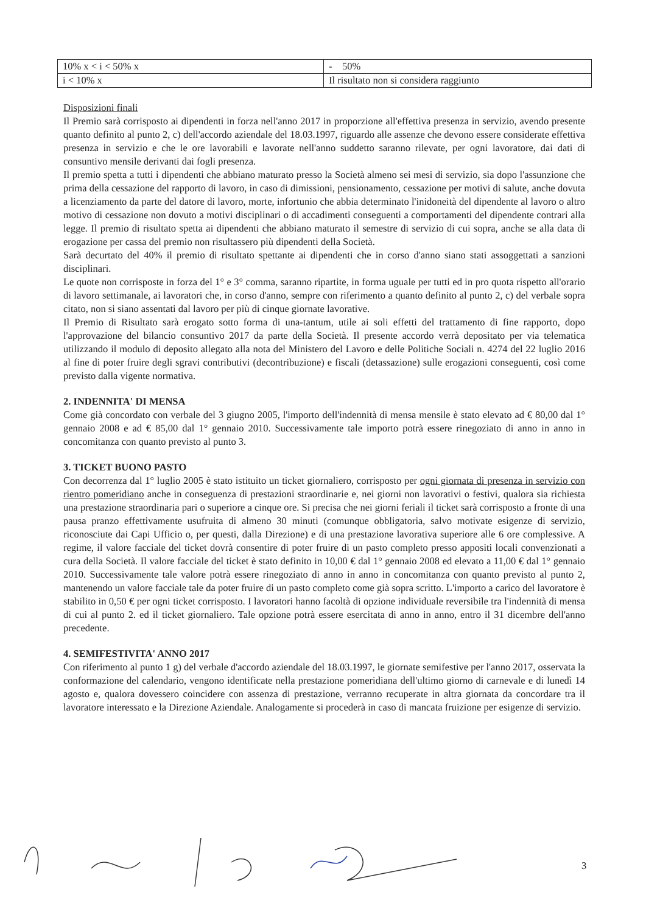| 10% x < i < 50% x | - 50% |
| i < 10% x | Il risultato non si considera raggiunto |
Disposizioni finali
Il Premio sarà corrisposto ai dipendenti in forza nell'anno 2017 in proporzione all'effettiva presenza in servizio, avendo presente quanto definito al punto 2, c) dell'accordo aziendale del 18.03.1997, riguardo alle assenze che devono essere considerate effettiva presenza in servizio e che le ore lavorabili e lavorate nell'anno suddetto saranno rilevate, per ogni lavoratore, dai dati di consuntivo mensile derivanti dai fogli presenza.
Il premio spetta a tutti i dipendenti che abbiano maturato presso la Società almeno sei mesi di servizio, sia dopo l'assunzione che prima della cessazione del rapporto di lavoro, in caso di dimissioni, pensionamento, cessazione per motivi di salute, anche dovuta a licenziamento da parte del datore di lavoro, morte, infortunio che abbia determinato l'inidoneità del dipendente al lavoro o altro motivo di cessazione non dovuto a motivi disciplinari o di accadimenti conseguenti a comportamenti del dipendente contrari alla legge. Il premio di risultato spetta ai dipendenti che abbiano maturato il semestre di servizio di cui sopra, anche se alla data di erogazione per cassa del premio non risultassero più dipendenti della Società.
Sarà decurtato del 40% il premio di risultato spettante ai dipendenti che in corso d'anno siano stati assoggettati a sanzioni disciplinari.
Le quote non corrisposte in forza del 1° e 3° comma, saranno ripartite, in forma uguale per tutti ed in pro quota rispetto all'orario di lavoro settimanale, ai lavoratori che, in corso d'anno, sempre con riferimento a quanto definito al punto 2, c) del verbale sopra citato, non si siano assentati dal lavoro per più di cinque giornate lavorative.
Il Premio di Risultato sarà erogato sotto forma di una-tantum, utile ai soli effetti del trattamento di fine rapporto, dopo l'approvazione del bilancio consuntivo 2017 da parte della Società. Il presente accordo verrà depositato per via telematica utilizzando il modulo di deposito allegato alla nota del Ministero del Lavoro e delle Politiche Sociali n. 4274 del 22 luglio 2016 al fine di poter fruire degli sgravi contributivi (decontribuzione) e fiscali (detassazione) sulle erogazioni conseguenti, così come previsto dalla vigente normativa.
2. INDENNITA' DI MENSA
Come già concordato con verbale del 3 giugno 2005, l'importo dell'indennità di mensa mensile è stato elevato ad € 80,00 dal 1° gennaio 2008 e ad € 85,00 dal 1° gennaio 2010. Successivamente tale importo potrà essere rinegoziato di anno in anno in concomitanza con quanto previsto al punto 3.
3. TICKET BUONO PASTO
Con decorrenza dal 1° luglio 2005 è stato istituito un ticket giornaliero, corrisposto per ogni giornata di presenza in servizio con rientro pomeridiano anche in conseguenza di prestazioni straordinarie e, nei giorni non lavorativi o festivi, qualora sia richiesta una prestazione straordinaria pari o superiore a cinque ore. Si precisa che nei giorni feriali il ticket sarà corrisposto a fronte di una pausa pranzo effettivamente usufruita di almeno 30 minuti (comunque obbligatoria, salvo motivate esigenze di servizio, riconosciute dai Capi Ufficio o, per questi, dalla Direzione) e di una prestazione lavorativa superiore alle 6 ore complessive. A regime, il valore facciale del ticket dovrà consentire di poter fruire di un pasto completo presso appositi locali convenzionati a cura della Società. Il valore facciale del ticket è stato definito in 10,00 € dal 1° gennaio 2008 ed elevato a 11,00 € dal 1° gennaio 2010. Successivamente tale valore potrà essere rinegoziato di anno in anno in concomitanza con quanto previsto al punto 2, mantenendo un valore facciale tale da poter fruire di un pasto completo come già sopra scritto. L'importo a carico del lavoratore è stabilito in 0,50 € per ogni ticket corrisposto. I lavoratori hanno facoltà di opzione individuale reversibile tra l'indennità di mensa di cui al punto 2. ed il ticket giornaliero. Tale opzione potrà essere esercitata di anno in anno, entro il 31 dicembre dell'anno precedente.
4. SEMIFESTIVITA' ANNO 2017
Con riferimento al punto 1 g) del verbale d'accordo aziendale del 18.03.1997, le giornate semifestive per l'anno 2017, osservata la conformazione del calendario, vengono identificate nella prestazione pomeridiana dell'ultimo giorno di carnevale e di lunedì 14 agosto e, qualora dovessero coincidere con assenza di prestazione, verranno recuperate in altra giornata da concordare tra il lavoratore interessato e la Direzione Aziendale. Analogamente si procederà in caso di mancata fruizione per esigenze di servizio.
3